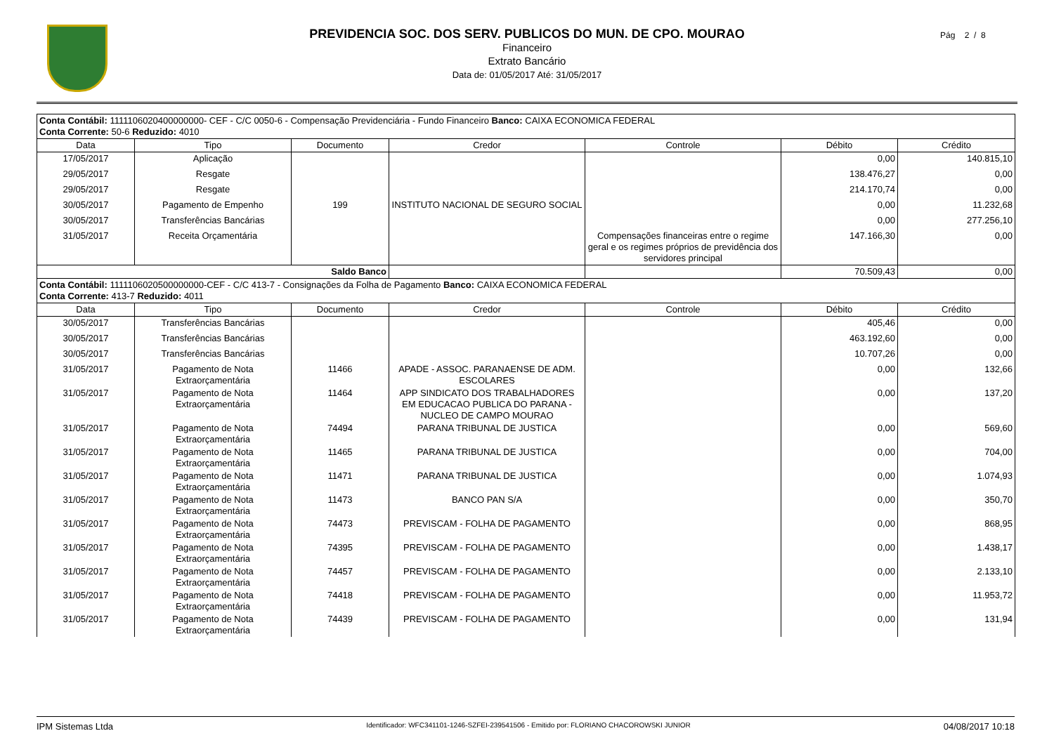PREVIDENCIA SOC. DOS SERV. PUBLICOS DO MUN. DE CPO. MOURAO
Financeiro
Extrato Bancário
Data de: 01/05/2017 Até: 31/05/2017
Pág 2 / 8
| Conta Contábil: 1111106020400000000- CEF - C/C 0050-6 - Compensação Previdenciária - Fundo Financeiro Banco: CAIXA ECONOMICA FEDERAL Conta Corrente: 50-6 Reduzido: 4010 | | | | | | |
| Data | Tipo | Documento | Credor | Controle | Débito | Crédito |
| 17/05/2017 | Aplicação | | | | 0,00 | 140.815,10 |
| 29/05/2017 | Resgate | | | | 138.476,27 | 0,00 |
| 29/05/2017 | Resgate | | | | 214.170,74 | 0,00 |
| 30/05/2017 | Pagamento de Empenho | 199 | INSTITUTO NACIONAL DE SEGURO SOCIAL | | 0,00 | 11.232,68 |
| 30/05/2017 | Transferências Bancárias | | | | 0,00 | 277.256,10 |
| 31/05/2017 | Receita Orçamentária | | | Compensações financeiras entre o regime geral e os regimes próprios de previdência dos servidores principal | 147.166,30 | 0,00 |
| Saldo Banco | | | | | 70.509,43 | 0,00 |
| Conta Contábil: 1111106020500000000-CEF - C/C 413-7 - Consignações da Folha de Pagamento Banco: CAIXA ECONOMICA FEDERAL Conta Corrente: 413-7 Reduzido: 4011 | | | | | | |
| Data | Tipo | Documento | Credor | Controle | Débito | Crédito |
| 30/05/2017 | Transferências Bancárias | | | | 405,46 | 0,00 |
| 30/05/2017 | Transferências Bancárias | | | | 463.192,60 | 0,00 |
| 30/05/2017 | Transferências Bancárias | | | | 10.707,26 | 0,00 |
| 31/05/2017 | Pagamento de Nota Extraorçamentária | 11466 | APADE - ASSOC. PARANAENSE DE ADM. ESCOLARES | | 0,00 | 132,66 |
| 31/05/2017 | Pagamento de Nota Extraorçamentária | 11464 | APP SINDICATO DOS TRABALHADORES EM EDUCACAO PUBLICA DO PARANA - NUCLEO DE CAMPO MOURAO | | 0,00 | 137,20 |
| 31/05/2017 | Pagamento de Nota Extraorçamentária | 74494 | PARANA TRIBUNAL DE JUSTICA | | 0,00 | 569,60 |
| 31/05/2017 | Pagamento de Nota Extraorçamentária | 11465 | PARANA TRIBUNAL DE JUSTICA | | 0,00 | 704,00 |
| 31/05/2017 | Pagamento de Nota Extraorçamentária | 11471 | PARANA TRIBUNAL DE JUSTICA | | 0,00 | 1.074,93 |
| 31/05/2017 | Pagamento de Nota Extraorçamentária | 11473 | BANCO PAN S/A | | 0,00 | 350,70 |
| 31/05/2017 | Pagamento de Nota Extraorçamentária | 74473 | PREVISCAM - FOLHA DE PAGAMENTO | | 0,00 | 868,95 |
| 31/05/2017 | Pagamento de Nota Extraorçamentária | 74395 | PREVISCAM - FOLHA DE PAGAMENTO | | 0,00 | 1.438,17 |
| 31/05/2017 | Pagamento de Nota Extraorçamentária | 74457 | PREVISCAM - FOLHA DE PAGAMENTO | | 0,00 | 2.133,10 |
| 31/05/2017 | Pagamento de Nota Extraorçamentária | 74418 | PREVISCAM - FOLHA DE PAGAMENTO | | 0,00 | 11.953,72 |
| 31/05/2017 | Pagamento de Nota Extraorçamentária | 74439 | PREVISCAM - FOLHA DE PAGAMENTO | | 0,00 | 131,94 |
IPM Sistemas Ltda Identificador: WFC341101-1246-SZFEI-239541506 - Emitido por: FLORIANO CHACOROWSKI JUNIOR 04/08/2017 10:18